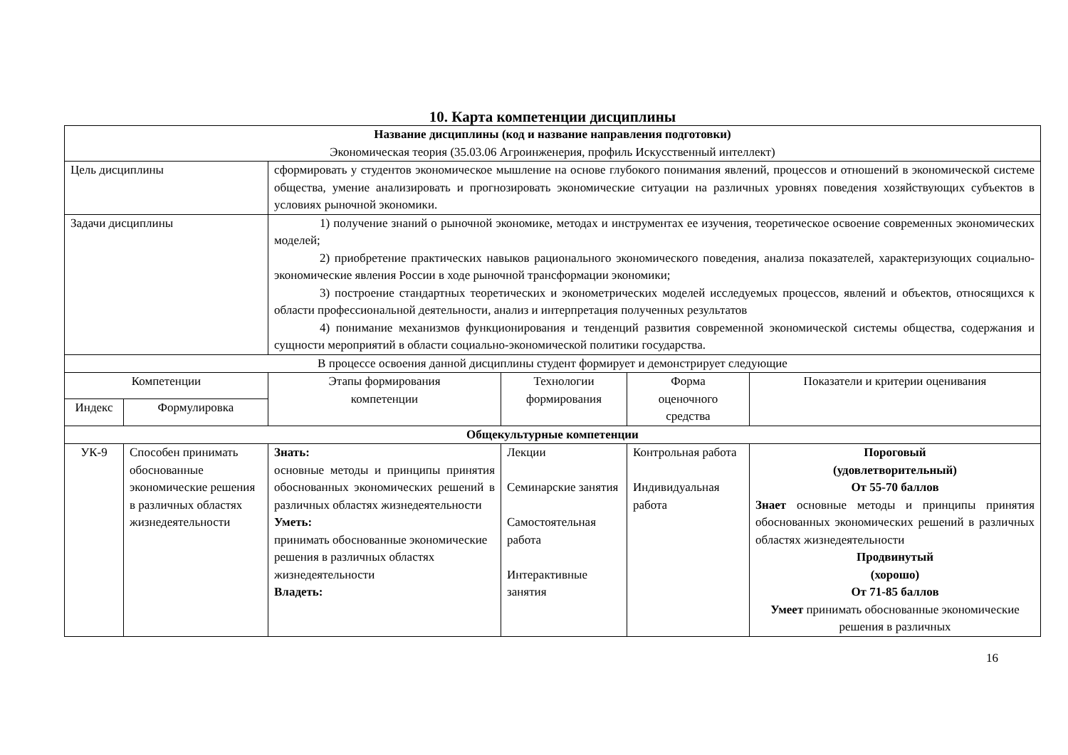10. Карта компетенции дисциплины
| Название дисциплины (код и название направления подготовки) Экономическая теория (35.03.06 Агроинженерия, профиль Искусственный интеллект) | | | | | |
| Цель дисциплины | | сформировать у студентов экономическое мышление на основе глубокого понимания явлений, процессов и отношений в экономической системе общества, умение анализировать и прогнозировать экономические ситуации на различных уровнях поведения хозяйствующих субъектов в условиях рыночной экономики. | | | |
| Задачи дисциплины | | 1) получение знаний о рыночной экономике, методах и инструментах ее изучения, теоретическое освоение современных экономических моделей; 2) приобретение практических навыков рационального экономического поведения, анализа показателей, характеризующих социально-экономические явления России в ходе рыночной трансформации экономики; 3) построение стандартных теоретических и эконометрических моделей исследуемых процессов, явлений и объектов, относящихся к области профессиональной деятельности, анализ и интерпретация полученных результатов 4) понимание механизмов функционирования и тенденций развития современной экономической системы общества, содержания и сущности мероприятий в области социально-экономической политики государства. | | | |
| В процессе освоения данной дисциплины студент формирует и демонстрирует следующие | | | | | |
| Компетенции | | Этапы формирования компетенции | Технологии формирования | Форма оценочного средства | Показатели и критерии оценивания |
| Индекс | Формулировка | | | | |
| Общекультурные компетенции | | | | | |
| УК-9 | Способен принимать обоснованные экономические решения в различных областях жизнедеятельности | Знать: основные методы и принципы принятия обоснованных экономических решений в различных областях жизнедеятельности Уметь: принимать обоснованные экономические решения в различных областях жизнедеятельности Владеть: | Лекции Семинарские занятия Самостоятельная работа Интерактивные занятия | Контрольная работа Индивидуальная работа | Пороговый (удовлетворительный) От 55-70 баллов Знает основные методы и принципы принятия обоснованных экономических решений в различных областях жизнедеятельности Продвинутый (хорошо) От 71-85 баллов Умеет принимать обоснованные экономические решения в различных |
16